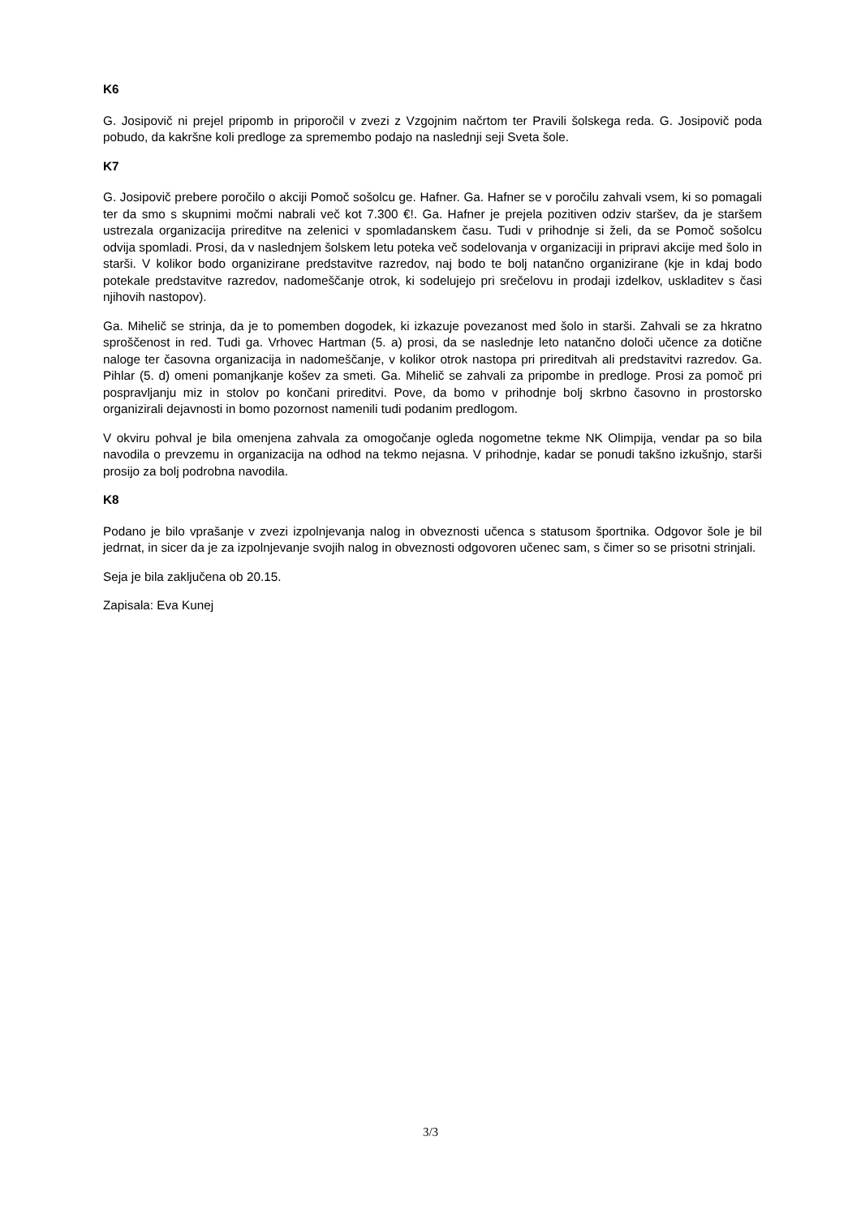K6
G. Josipovič ni prejel pripomb in priporočil v zvezi z Vzgojnim načrtom ter Pravili šolskega reda. G. Josipovič poda pobudo, da kakršne koli predloge za spremembo podajo na naslednji seji Sveta šole.
K7
G. Josipovič prebere poročilo o akciji Pomoč sošolcu ge. Hafner. Ga. Hafner se v poročilu zahvali vsem, ki so pomagali ter da smo s skupnimi močmi nabrali več kot 7.300 €!. Ga. Hafner je prejela pozitiven odziv staršev, da je staršem ustrezala organizacija prireditve na zelenici v spomladanskem času. Tudi v prihodnje si želi, da se Pomoč sošolcu odvija spomladi. Prosi, da v naslednjem šolskem letu poteka več sodelovanja v organizaciji in pripravi akcije med šolo in starši. V kolikor bodo organizirane predstavitve razredov, naj bodo te bolj natančno organizirane (kje in kdaj bodo potekale predstavitve razredov, nadomeščanje otrok, ki sodelujejo pri srečelovu in prodaji izdelkov, uskladitev s časi njihovih nastopov).
Ga. Mihelič se strinja, da je to pomemben dogodek, ki izkazuje povezanost med šolo in starši. Zahvali se za hkratno sproščenost in red. Tudi ga. Vrhovec Hartman (5. a) prosi, da se naslednje leto natančno določi učence za dotične naloge ter časovna organizacija in nadomeščanje, v kolikor otrok nastopa pri prireditvah ali predstavitvi razredov. Ga. Pihlar (5. d) omeni pomanjkanje košev za smeti. Ga. Mihelič se zahvali za pripombe in predloge. Prosi za pomoč pri pospravljanju miz in stolov po končani prireditvi. Pove, da bomo v prihodnje bolj skrbno časovno in prostorsko organizirali dejavnosti in bomo pozornost namenili tudi podanim predlogom.
V okviru pohval je bila omenjena zahvala za omogočanje ogleda nogometne tekme NK Olimpija, vendar pa so bila navodila o prevzemu in organizacija na odhod na tekmo nejasna. V prihodnje, kadar se ponudi takšno izkušnjo, starši prosijo za bolj podrobna navodila.
K8
Podano je bilo vprašanje v zvezi izpolnjevanja nalog in obveznosti učenca s statusom športnika. Odgovor šole je bil jedrnat, in sicer da je za izpolnjevanje svojih nalog in obveznosti odgovoren učenec sam, s čimer so se prisotni strinjali.
Seja je bila zaključena ob 20.15.
Zapisala: Eva Kunej
3/3